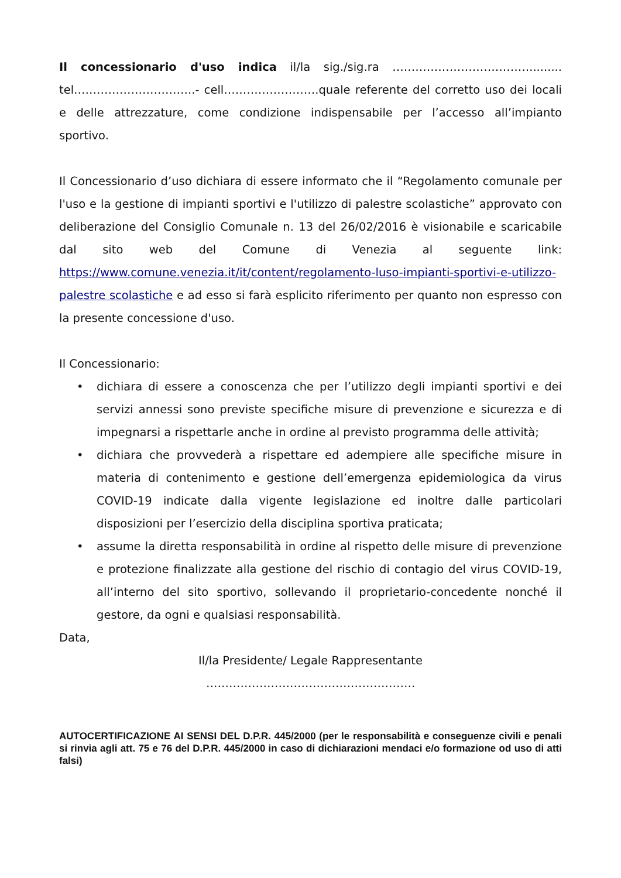Il concessionario d'uso indica il/la sig./sig.ra ………………………………......... tel…………………………..- cell…………………….quale referente del corretto uso dei locali e delle attrezzature, come condizione indispensabile per l’accesso all’impianto sportivo.
Il Concessionario d’uso dichiara di essere informato che il “Regolamento comunale per l'uso e la gestione di impianti sportivi e l'utilizzo di palestre scolastiche” approvato con deliberazione del Consiglio Comunale n. 13 del 26/02/2016 è visionabile e scaricabile dal sito web del Comune di Venezia al seguente link: https://www.comune.venezia.it/it/content/regolamento-luso-impianti-sportivi-e-utilizzo-palestre scolastiche e ad esso si farà esplicito riferimento per quanto non espresso con la presente concessione d'uso.
Il Concessionario:
• dichiara di essere a conoscenza che per l’utilizzo degli impianti sportivi e dei servizi annessi sono previste specifiche misure di prevenzione e sicurezza e di impegnarsi a rispettarle anche in ordine al previsto programma delle attività;
• dichiara che provvederà a rispettare ed adempiere alle specifiche misure in materia di contenimento e gestione dell’emergenza epidemiologica da virus COVID-19 indicate dalla vigente legislazione ed inoltre dalle particolari disposizioni per l’esercizio della disciplina sportiva praticata;
• assume la diretta responsabilità in ordine al rispetto delle misure di prevenzione e protezione finalizzate alla gestione del rischio di contagio del virus COVID-19, all’interno del sito sportivo, sollevando il proprietario-concedente nonché il gestore, da ogni e qualsiasi responsabilità.
Data,
Il/la Presidente/ Legale Rappresentante
……………………………………………….
AUTOCERTIFICAZIONE AI SENSI DEL D.P.R. 445/2000 (per le responsabilità e conseguenze civili e penali si rinvia agli att. 75 e 76 del D.P.R. 445/2000 in caso di dichiarazioni mendaci e/o formazione od uso di atti falsi)